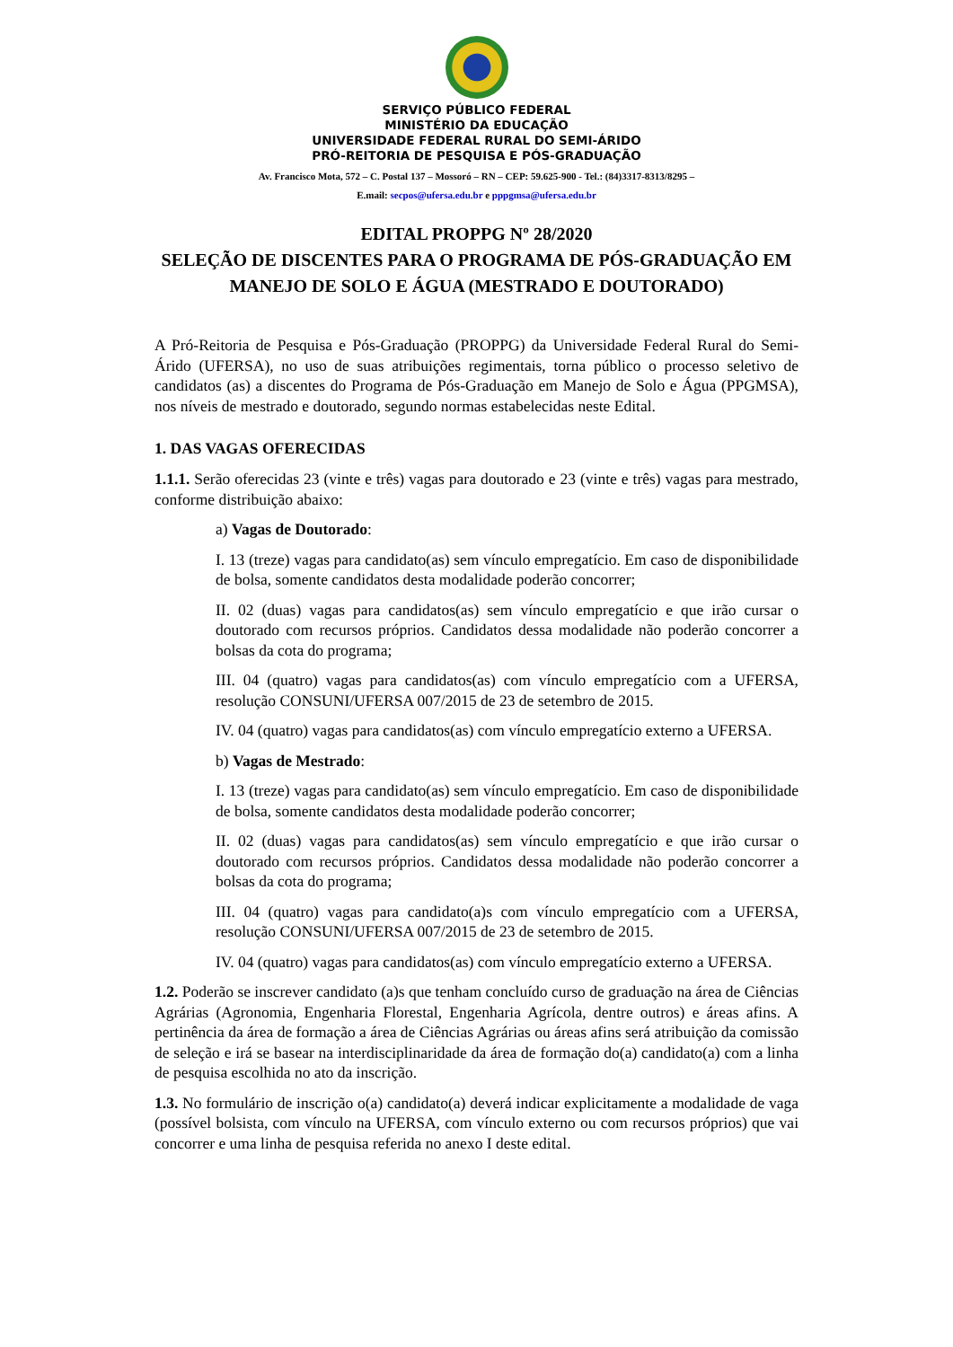SERVIÇO PÚBLICO FEDERAL
MINISTÉRIO DA EDUCAÇÃO
UNIVERSIDADE FEDERAL RURAL DO SEMI-ÁRIDO
PRÓ-REITORIA DE PESQUISA E PÓS-GRADUAÇÃO
Av. Francisco Mota, 572 – C. Postal 137 – Mossoró – RN – CEP: 59.625-900 - Tel.: (84)3317-8313/8295 –
E.mail: secpos@ufersa.edu.br e pppgmsa@ufersa.edu.br
EDITAL PROPPG Nº 28/2020
SELEÇÃO DE DISCENTES PARA O PROGRAMA DE PÓS-GRADUAÇÃO EM MANEJO DE SOLO E ÁGUA (MESTRADO E DOUTORADO)
A Pró-Reitoria de Pesquisa e Pós-Graduação (PROPPG) da Universidade Federal Rural do Semi-Árido (UFERSA), no uso de suas atribuições regimentais, torna público o processo seletivo de candidatos (as) a discentes do Programa de Pós-Graduação em Manejo de Solo e Água (PPGMSA), nos níveis de mestrado e doutorado, segundo normas estabelecidas neste Edital.
1. DAS VAGAS OFERECIDAS
1.1.1. Serão oferecidas 23 (vinte e três) vagas para doutorado e 23 (vinte e três) vagas para mestrado, conforme distribuição abaixo:
a) Vagas de Doutorado:
I. 13 (treze) vagas para candidato(as) sem vínculo empregatício. Em caso de disponibilidade de bolsa, somente candidatos desta modalidade poderão concorrer;
II. 02 (duas) vagas para candidatos(as) sem vínculo empregatício e que irão cursar o doutorado com recursos próprios. Candidatos dessa modalidade não poderão concorrer a bolsas da cota do programa;
III. 04 (quatro) vagas para candidatos(as) com vínculo empregatício com a UFERSA, resolução CONSUNI/UFERSA 007/2015 de 23 de setembro de 2015.
IV. 04 (quatro) vagas para candidatos(as) com vínculo empregatício externo a UFERSA.
b) Vagas de Mestrado:
I. 13 (treze) vagas para candidato(as) sem vínculo empregatício. Em caso de disponibilidade de bolsa, somente candidatos desta modalidade poderão concorrer;
II. 02 (duas) vagas para candidatos(as) sem vínculo empregatício e que irão cursar o doutorado com recursos próprios. Candidatos dessa modalidade não poderão concorrer a bolsas da cota do programa;
III. 04 (quatro) vagas para candidato(a)s com vínculo empregatício com a UFERSA, resolução CONSUNI/UFERSA 007/2015 de 23 de setembro de 2015.
IV. 04 (quatro) vagas para candidatos(as) com vínculo empregatício externo a UFERSA.
1.2. Poderão se inscrever candidato (a)s que tenham concluído curso de graduação na área de Ciências Agrárias (Agronomia, Engenharia Florestal, Engenharia Agrícola, dentre outros) e áreas afins. A pertinência da área de formação a área de Ciências Agrárias ou áreas afins será atribuição da comissão de seleção e irá se basear na interdisciplinaridade da área de formação do(a) candidato(a) com a linha de pesquisa escolhida no ato da inscrição.
1.3. No formulário de inscrição o(a) candidato(a) deverá indicar explicitamente a modalidade de vaga (possível bolsista, com vínculo na UFERSA, com vínculo externo ou com recursos próprios) que vai concorrer e uma linha de pesquisa referida no anexo I deste edital.